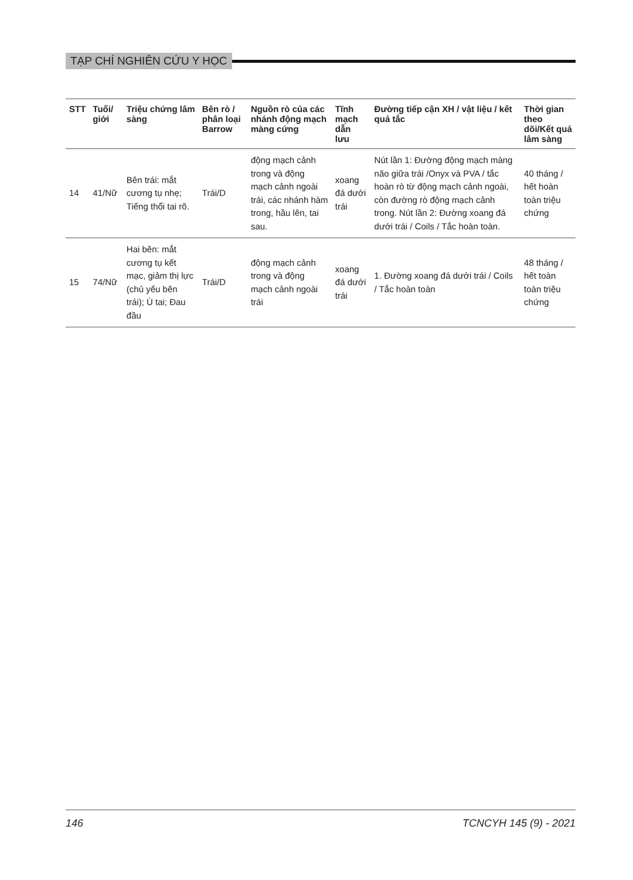TẠP CHÍ NGHIÊN CỨU Y HỌC
| STT | Tuổi/ giới | Triệu chứng lâm sàng | Bên rò / phân loại Barrow | Nguồn rò của các nhánh động mạch màng cứng | Tĩnh mạch dẫn lưu | Đường tiếp cận XH / vật liệu / kết quả tắc | Thời gian theo dõi/Kết quả lâm sàng |
| --- | --- | --- | --- | --- | --- | --- | --- |
| 14 | 41/Nữ | Bên trái: mắt cương tụ nhẹ; Tiếng thổi tai rõ. | Trái/D | động mạch cảnh trong và động mạch cảnh ngoài trái, các nhánh hàm trong, hầu lên, tai sau. | xoang đá dưới trái | Nút lần 1: Đường động mạch màng não giữa trái /Onyx và PVA / tắc hoàn rò từ động mạch cảnh ngoài, còn đường rò động mạch cảnh trong. Nút lần 2: Đường xoang đá dưới trái / Coils / Tắc hoàn toàn. | 40 tháng / hết hoàn toàn triệu chứng |
| 15 | 74/Nữ | Hai bên: mắt cương tụ kết mạc, giảm thị lực (chủ yếu bên trái); Ù tai; Đau đầu | Trái/D | động mạch cảnh trong và động mạch cảnh ngoài trái | xoang đá dưới trái | 1. Đường xoang đá dưới trái / Coils / Tắc hoàn toàn | 48 tháng / hết toàn toàn triệu chứng |
146 TCNCYH 145 (9) - 2021